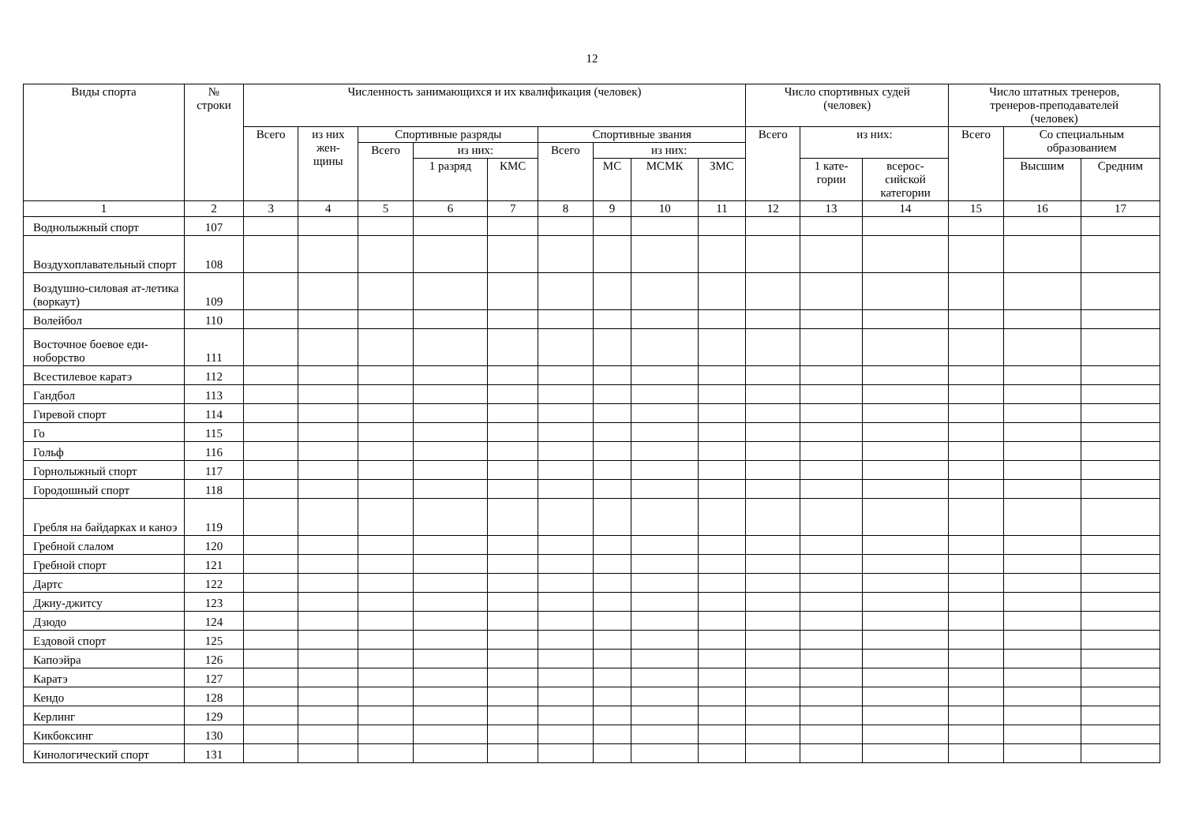12
| Виды спорта | № строки | Численность занимающихся и их квалификация (человек) | | | | | | | | | Число спортивных судей (человек) | | | Число штатных тренеров, тренеров-преподавателей (человек) | | |
| --- | --- | --- | --- | --- | --- | --- | --- | --- | --- | --- | --- | --- | --- | --- | --- | --- |
| | | Всего | из них жен- щины | Спортивные разряды | | | Спортивные звания | | | | Всего | из них: | | Всего | Со специальным образованием | |
| | | | | Всего | из них: | | Всего | из них: | | | | | | | | |
| | | | | | 1 разряд | КМС | | МС | МСМК | ЗМС | | 1 кате- гории | всерос- сийской категории | | Высшим | Средним |
| 1 | 2 | 3 | 4 | 5 | 6 | 7 | 8 | 9 | 10 | 11 | 12 | 13 | 14 | 15 | 16 | 17 |
| Воднолыжный спорт | 107 | | | | | | | | | | | | | | | |
| Воздухоплавательный спорт | 108 | | | | | | | | | | | | | | | |
| Воздушно-силовая ат-летика (воркаут) | 109 | | | | | | | | | | | | | | | |
| Волейбол | 110 | | | | | | | | | | | | | | | |
| Восточное боевое еди-ноборство | 111 | | | | | | | | | | | | | | | |
| Всестилевое каратэ | 112 | | | | | | | | | | | | | | | |
| Гандбол | 113 | | | | | | | | | | | | | | | |
| Гиревой спорт | 114 | | | | | | | | | | | | | | | |
| Го | 115 | | | | | | | | | | | | | | | |
| Гольф | 116 | | | | | | | | | | | | | | | |
| Горнолыжный спорт | 117 | | | | | | | | | | | | | | | |
| Городошный спорт | 118 | | | | | | | | | | | | | | | |
| Гребля на байдарках и каноэ | 119 | | | | | | | | | | | | | | | |
| Гребной слалом | 120 | | | | | | | | | | | | | | | |
| Гребной спорт | 121 | | | | | | | | | | | | | | | |
| Дартс | 122 | | | | | | | | | | | | | | | |
| Джиу-джитсу | 123 | | | | | | | | | | | | | | | |
| Дзюдо | 124 | | | | | | | | | | | | | | | |
| Ездовой спорт | 125 | | | | | | | | | | | | | | | |
| Капоэйра | 126 | | | | | | | | | | | | | | | |
| Каратэ | 127 | | | | | | | | | | | | | | | |
| Кендо | 128 | | | | | | | | | | | | | | | |
| Керлинг | 129 | | | | | | | | | | | | | | | |
| Кикбоксинг | 130 | | | | | | | | | | | | | | | |
| Кинологический спорт | 131 | | | | | | | | | | | | | | | |